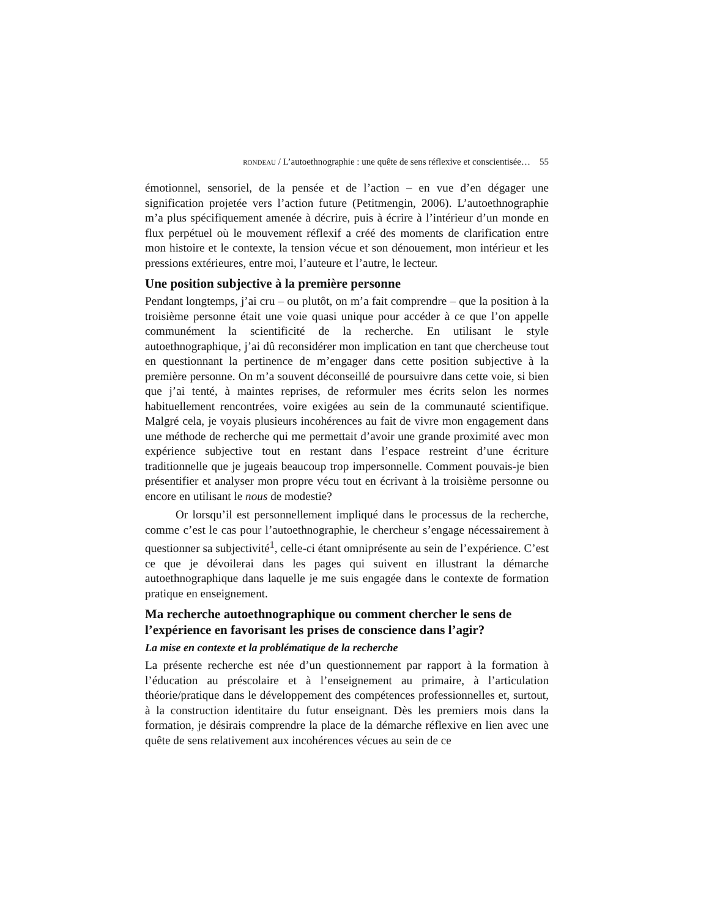RONDEAU / L’autoethnographie : une quête de sens réflexive et conscientisée… 55
émotionnel, sensoriel, de la pensée et de l’action – en vue d’en dégager une signification projetée vers l’action future (Petitmengin, 2006). L’autoethnographie m’a plus spécifiquement amenée à décrire, puis à écrire à l’intérieur d’un monde en flux perpétuel où le mouvement réflexif a créé des moments de clarification entre mon histoire et le contexte, la tension vécue et son dénouement, mon intérieur et les pressions extérieures, entre moi, l’auteure et l’autre, le lecteur.
Une position subjective à la première personne
Pendant longtemps, j’ai cru – ou plutôt, on m’a fait comprendre – que la position à la troisième personne était une voie quasi unique pour accéder à ce que l’on appelle communément la scientificité de la recherche. En utilisant le style autoethnographique, j’ai dû reconsidérer mon implication en tant que chercheuse tout en questionnant la pertinence de m’engager dans cette position subjective à la première personne. On m’a souvent déconseillé de poursuivre dans cette voie, si bien que j’ai tenté, à maintes reprises, de reformuler mes écrits selon les normes habituellement rencontrées, voire exigées au sein de la communauté scientifique. Malgré cela, je voyais plusieurs incohérences au fait de vivre mon engagement dans une méthode de recherche qui me permettait d’avoir une grande proximité avec mon expérience subjective tout en restant dans l’espace restreint d’une écriture traditionnelle que je jugeais beaucoup trop impersonnelle. Comment pouvais-je bien présentifier et analyser mon propre vécu tout en écrivant à la troisième personne ou encore en utilisant le nous de modestie?
Or lorsqu’il est personnellement impliqué dans le processus de la recherche, comme c’est le cas pour l’autoethnographie, le chercheur s’engage nécessairement à questionner sa subjectivité<sup>1</sup>, celle-ci étant omniprésente au sein de l’expérience. C’est ce que je dévoilerai dans les pages qui suivent en illustrant la démarche autoethnographique dans laquelle je me suis engagée dans le contexte de formation pratique en enseignement.
Ma recherche autoethnographique ou comment chercher le sens de l’expérience en favorisant les prises de conscience dans l’agir?
La mise en contexte et la problématique de la recherche
La présente recherche est née d’un questionnement par rapport à la formation à l’éducation au préscolaire et à l’enseignement au primaire, à l’articulation théorie/pratique dans le développement des compétences professionnelles et, surtout, à la construction identitaire du futur enseignant. Dès les premiers mois dans la formation, je désirais comprendre la place de la démarche réflexive en lien avec une quête de sens relativement aux incohérences vécues au sein de ce